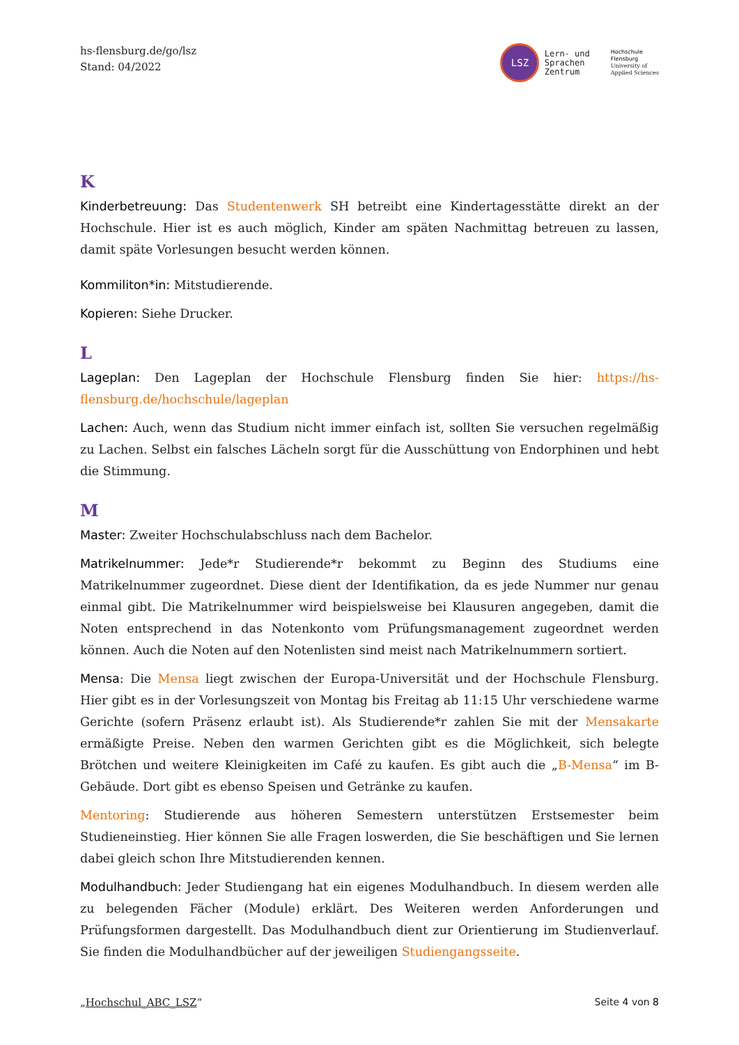hs-flensburg.de/go/lsz
Stand: 04/2022
LSZ Lern- und
Sprachen
Zentrum
Hochschule
Flensburg
University of
Applied Sciences
K
Kinderbetreuung: Das Studentenwerk SH betreibt eine Kindertagesstätte direkt an der Hochschule. Hier ist es auch möglich, Kinder am späten Nachmittag betreuen zu lassen, damit späte Vorlesungen besucht werden können.
Kommiliton*in: Mitstudierende.
Kopieren: Siehe Drucker.
L
Lageplan: Den Lageplan der Hochschule Flensburg finden Sie hier: https://hs-flensburg.de/hochschule/lageplan
Lachen: Auch, wenn das Studium nicht immer einfach ist, sollten Sie versuchen regelmäßig zu Lachen. Selbst ein falsches Lächeln sorgt für die Ausschüttung von Endorphinen und hebt die Stimmung.
M
Master: Zweiter Hochschulabschluss nach dem Bachelor.
Matrikelnummer: Jede*r Studierende*r bekommt zu Beginn des Studiums eine Matrikelnummer zugeordnet. Diese dient der Identifikation, da es jede Nummer nur genau einmal gibt. Die Matrikelnummer wird beispielsweise bei Klausuren angegeben, damit die Noten entsprechend in das Notenkonto vom Prüfungsmanagement zugeordnet werden können. Auch die Noten auf den Notenlisten sind meist nach Matrikelnummern sortiert.
Mensa: Die Mensa liegt zwischen der Europa-Universität und der Hochschule Flensburg. Hier gibt es in der Vorlesungszeit von Montag bis Freitag ab 11:15 Uhr verschiedene warme Gerichte (sofern Präsenz erlaubt ist). Als Studierende*r zahlen Sie mit der Mensakarte ermäßigte Preise. Neben den warmen Gerichten gibt es die Möglichkeit, sich belegte Brötchen und weitere Kleinigkeiten im Café zu kaufen. Es gibt auch die „B-Mensa“ im B-Gebäude. Dort gibt es ebenso Speisen und Getränke zu kaufen.
Mentoring: Studierende aus höheren Semestern unterstützen Erstsemester beim Studieneinstieg. Hier können Sie alle Fragen loswerden, die Sie beschäftigen und Sie lernen dabei gleich schon Ihre Mitstudierenden kennen.
Modulhandbuch: Jeder Studiengang hat ein eigenes Modulhandbuch. In diesem werden alle zu belegenden Fächer (Module) erklärt. Des Weiteren werden Anforderungen und Prüfungsformen dargestellt. Das Modulhandbuch dient zur Orientierung im Studienverlauf. Sie finden die Modulhandbücher auf der jeweiligen Studiengangsseite.
„Hochschul_ABC_LSZ“Seite 4 von 8